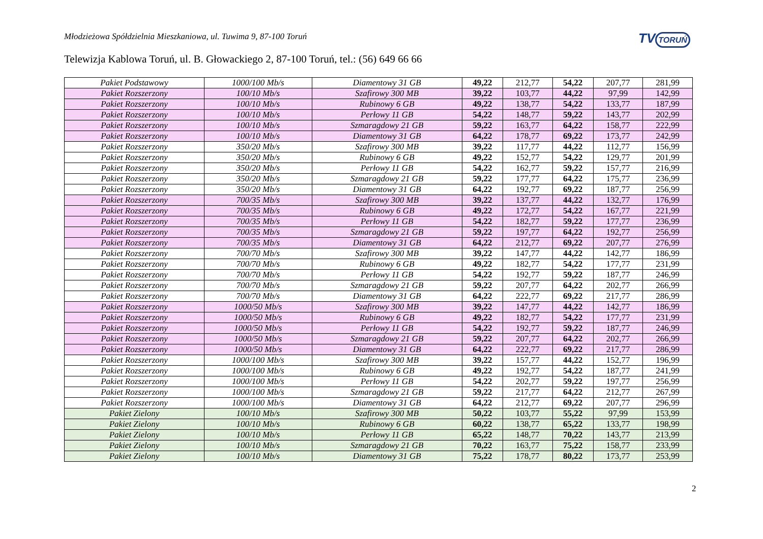Młodzieżowa Spółdzielnia Mieszkaniowa, ul. Tuwima 9, 87-100 Toruń
TV TORUŃ
Telewizja Kablowa Toruń, ul. B. Głowackiego 2, 87-100 Toruń, tel.: (56) 649 66 66
| Pakiet Podstawowy | 1000/100 Mb/s | Diamentowy 31 GB | 49,22 | 212,77 | 54,22 | 207,77 | 281,99 |
| Pakiet Rozszerzony | 100/10 Mb/s | Szafirowy 300 MB | 39,22 | 103,77 | 44,22 | 97,99 | 142,99 |
| Pakiet Rozszerzony | 100/10 Mb/s | Rubinowy 6 GB | 49,22 | 138,77 | 54,22 | 133,77 | 187,99 |
| Pakiet Rozszerzony | 100/10 Mb/s | Perłowy 11 GB | 54,22 | 148,77 | 59,22 | 143,77 | 202,99 |
| Pakiet Rozszerzony | 100/10 Mb/s | Szmaragdowy 21 GB | 59,22 | 163,77 | 64,22 | 158,77 | 222,99 |
| Pakiet Rozszerzony | 100/10 Mb/s | Diamentowy 31 GB | 64,22 | 178,77 | 69,22 | 173,77 | 242,99 |
| Pakiet Rozszerzony | 350/20 Mb/s | Szafirowy 300 MB | 39,22 | 117,77 | 44,22 | 112,77 | 156,99 |
| Pakiet Rozszerzony | 350/20 Mb/s | Rubinowy 6 GB | 49,22 | 152,77 | 54,22 | 129,77 | 201,99 |
| Pakiet Rozszerzony | 350/20 Mb/s | Perłowy 11 GB | 54,22 | 162,77 | 59,22 | 157,77 | 216,99 |
| Pakiet Rozszerzony | 350/20 Mb/s | Szmaragdowy 21 GB | 59,22 | 177,77 | 64,22 | 175,77 | 236,99 |
| Pakiet Rozszerzony | 350/20 Mb/s | Diamentowy 31 GB | 64,22 | 192,77 | 69,22 | 187,77 | 256,99 |
| Pakiet Rozszerzony | 700/35 Mb/s | Szafirowy 300 MB | 39,22 | 137,77 | 44,22 | 132,77 | 176,99 |
| Pakiet Rozszerzony | 700/35 Mb/s | Rubinowy 6 GB | 49,22 | 172,77 | 54,22 | 167,77 | 221,99 |
| Pakiet Rozszerzony | 700/35 Mb/s | Perłowy 11 GB | 54,22 | 182,77 | 59,22 | 177,77 | 236,99 |
| Pakiet Rozszerzony | 700/35 Mb/s | Szmaragdowy 21 GB | 59,22 | 197,77 | 64,22 | 192,77 | 256,99 |
| Pakiet Rozszerzony | 700/35 Mb/s | Diamentowy 31 GB | 64,22 | 212,77 | 69,22 | 207,77 | 276,99 |
| Pakiet Rozszerzony | 700/70 Mb/s | Szafirowy 300 MB | 39,22 | 147,77 | 44,22 | 142,77 | 186,99 |
| Pakiet Rozszerzony | 700/70 Mb/s | Rubinowy 6 GB | 49,22 | 182,77 | 54,22 | 177,77 | 231,99 |
| Pakiet Rozszerzony | 700/70 Mb/s | Perłowy 11 GB | 54,22 | 192,77 | 59,22 | 187,77 | 246,99 |
| Pakiet Rozszerzony | 700/70 Mb/s | Szmaragdowy 21 GB | 59,22 | 207,77 | 64,22 | 202,77 | 266,99 |
| Pakiet Rozszerzony | 700/70 Mb/s | Diamentowy 31 GB | 64,22 | 222,77 | 69,22 | 217,77 | 286,99 |
| Pakiet Rozszerzony | 1000/50 Mb/s | Szafirowy 300 MB | 39,22 | 147,77 | 44,22 | 142,77 | 186,99 |
| Pakiet Rozszerzony | 1000/50 Mb/s | Rubinowy 6 GB | 49,22 | 182,77 | 54,22 | 177,77 | 231,99 |
| Pakiet Rozszerzony | 1000/50 Mb/s | Perłowy 11 GB | 54,22 | 192,77 | 59,22 | 187,77 | 246,99 |
| Pakiet Rozszerzony | 1000/50 Mb/s | Szmaragdowy 21 GB | 59,22 | 207,77 | 64,22 | 202,77 | 266,99 |
| Pakiet Rozszerzony | 1000/50 Mb/s | Diamentowy 31 GB | 64,22 | 222,77 | 69,22 | 217,77 | 286,99 |
| Pakiet Rozszerzony | 1000/100 Mb/s | Szafirowy 300 MB | 39,22 | 157,77 | 44,22 | 152,77 | 196,99 |
| Pakiet Rozszerzony | 1000/100 Mb/s | Rubinowy 6 GB | 49,22 | 192,77 | 54,22 | 187,77 | 241,99 |
| Pakiet Rozszerzony | 1000/100 Mb/s | Perłowy 11 GB | 54,22 | 202,77 | 59,22 | 197,77 | 256,99 |
| Pakiet Rozszerzony | 1000/100 Mb/s | Szmaragdowy 21 GB | 59,22 | 217,77 | 64,22 | 212,77 | 267,99 |
| Pakiet Rozszerzony | 1000/100 Mb/s | Diamentowy 31 GB | 64,22 | 212,77 | 69,22 | 207,77 | 296,99 |
| Pakiet Zielony | 100/10 Mb/s | Szafirowy 300 MB | 50,22 | 103,77 | 55,22 | 97,99 | 153,99 |
| Pakiet Zielony | 100/10 Mb/s | Rubinowy 6 GB | 60,22 | 138,77 | 65,22 | 133,77 | 198,99 |
| Pakiet Zielony | 100/10 Mb/s | Perłowy 11 GB | 65,22 | 148,77 | 70,22 | 143,77 | 213,99 |
| Pakiet Zielony | 100/10 Mb/s | Szmaragdowy 21 GB | 70,22 | 163,77 | 75,22 | 158,77 | 233,99 |
| Pakiet Zielony | 100/10 Mb/s | Diamentowy 31 GB | 75,22 | 178,77 | 80,22 | 173,77 | 253,99 |
2